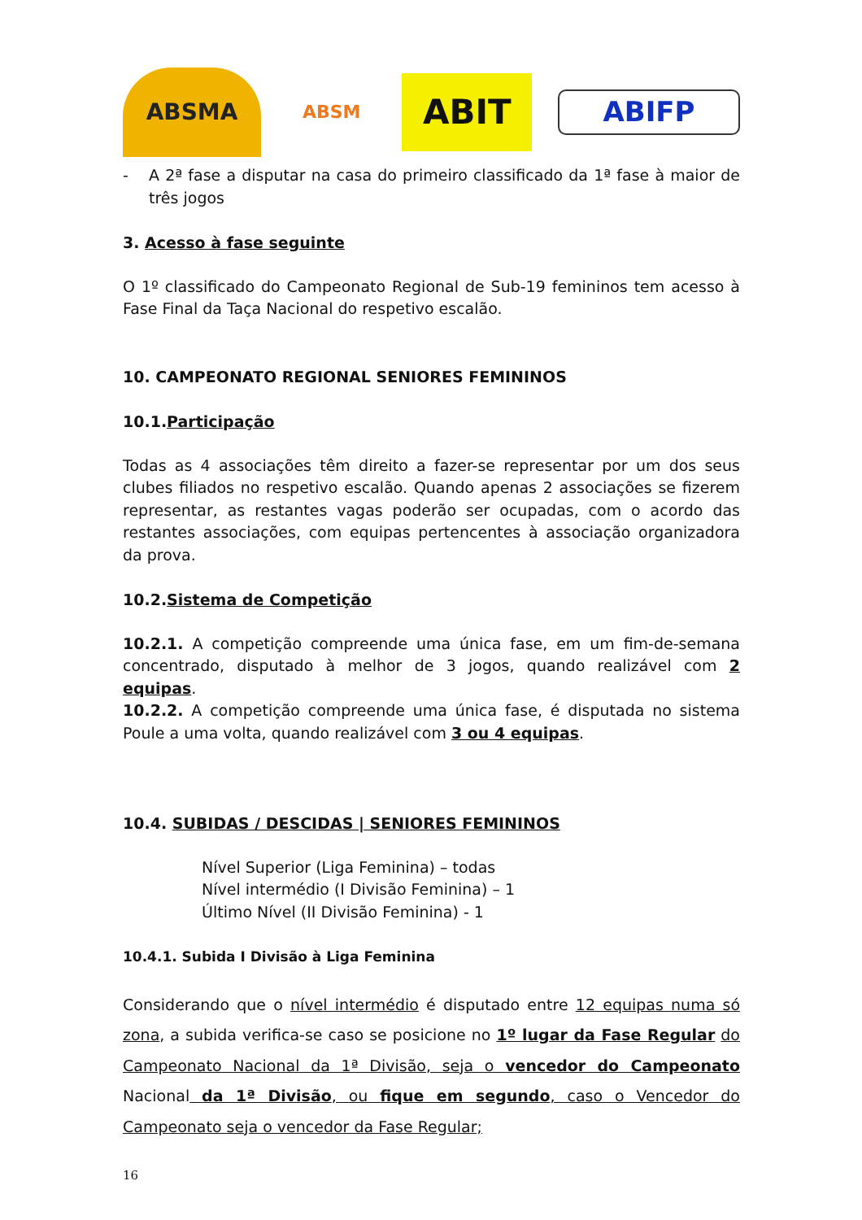ABSMA
ABSM
ABIT
ABIFP
- A 2ª fase a disputar na casa do primeiro classificado da 1ª fase à maior de três jogos
3. Acesso à fase seguinte
O 1º classificado do Campeonato Regional de Sub-19 femininos tem acesso à Fase Final da Taça Nacional do respetivo escalão.
10. CAMPEONATO REGIONAL SENIORES FEMININOS
10.1.Participação
Todas as 4 associações têm direito a fazer-se representar por um dos seus clubes filiados no respetivo escalão. Quando apenas 2 associações se fizerem representar, as restantes vagas poderão ser ocupadas, com o acordo das restantes associações, com equipas pertencentes à associação organizadora da prova.
10.2.Sistema de Competição
10.2.1. A competição compreende uma única fase, em um fim-de-semana concentrado, disputado à melhor de 3 jogos, quando realizável com 2 equipas.
10.2.2. A competição compreende uma única fase, é disputada no sistema Poule a uma volta, quando realizável com 3 ou 4 equipas.
10.4. SUBIDAS / DESCIDAS | SENIORES FEMININOS
Nível Superior (Liga Feminina) – todas
Nível intermédio (I Divisão Feminina) – 1
Último Nível (II Divisão Feminina) - 1
10.4.1. Subida I Divisão à Liga Feminina
Considerando que o nível intermédio é disputado entre 12 equipas numa só zona, a subida verifica-se caso se posicione no 1º lugar da Fase Regular do Campeonato Nacional da 1ª Divisão, seja o vencedor do Campeonato Nacional da 1ª Divisão, ou fique em segundo, caso o Vencedor do Campeonato seja o vencedor da Fase Regular;
16